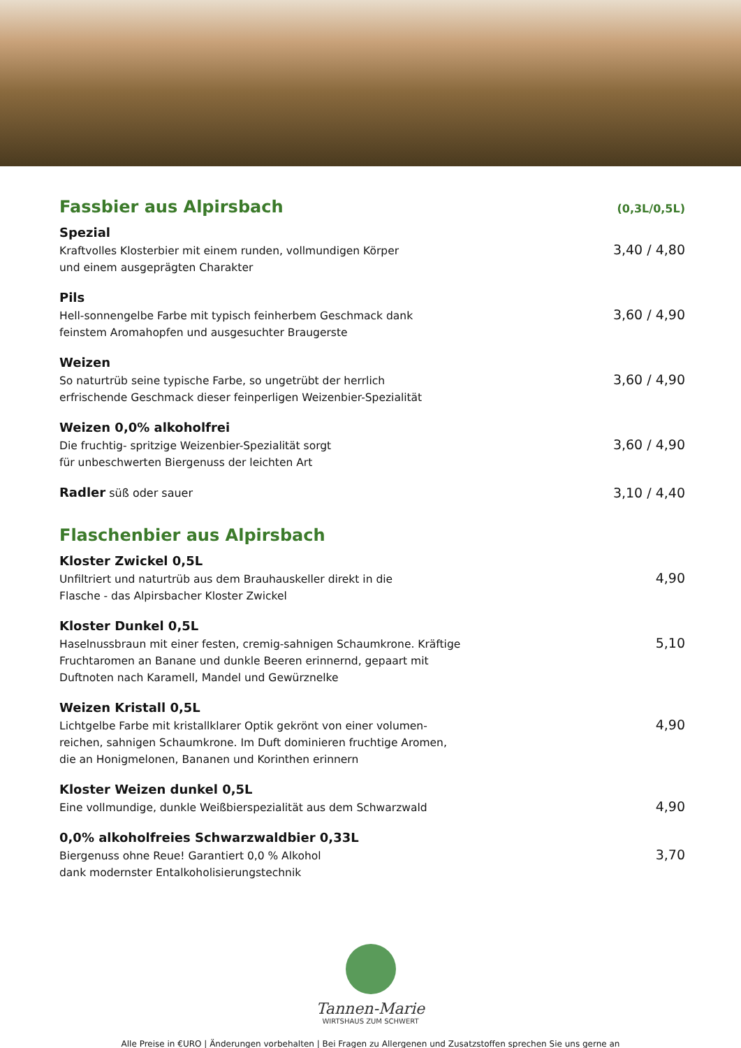Fassbier aus Alpirsbach
(0,3L/0,5L)
Spezial
Kraftvolles Klosterbier mit einem runden, vollmundigen Körper
und einem ausgeprägten Charakter
3,40 / 4,80
Pils
Hell-sonnengelbe Farbe mit typisch feinherbem Geschmack dank
feinstem Aromahopfen und ausgesuchter Braugerste
3,60 / 4,90
Weizen
So naturtrüb seine typische Farbe, so ungetrübt der herrlich
erfrischende Geschmack dieser feinperligen Weizenbier-Spezialität
3,60 / 4,90
Weizen 0,0% alkoholfrei
Die fruchtig- spritzige Weizenbier-Spezialität sorgt
für unbeschwerten Biergenuss der leichten Art
3,60 / 4,90
Radler süß oder sauer
3,10 / 4,40
Flaschenbier aus Alpirsbach
Kloster Zwickel 0,5L
Unfiltriert und naturtrüb aus dem Brauhauskeller direkt in die
Flasche - das Alpirsbacher Kloster Zwickel
4,90
Kloster Dunkel 0,5L
Haselnussbraun mit einer festen, cremig-sahnigen Schaumkrone. Kräftige
Fruchtaromen an Banane und dunkle Beeren erinnernd, gepaart mit
Duftnoten nach Karamell, Mandel und Gewürznelke
5,10
Weizen Kristall 0,5L
Lichtgelbe Farbe mit kristallklarer Optik gekrönt von einer volumen-
reichen, sahnigen Schaumkrone. Im Duft dominieren fruchtige Aromen,
die an Honigmelonen, Bananen und Korinthen erinnern
4,90
Kloster Weizen dunkel 0,5L
Eine vollmundige, dunkle Weißbierspezialität aus dem Schwarzwald
4,90
0,0% alkoholfreies Schwarzwaldbier 0,33L
Biergenuss ohne Reue! Garantiert 0,0 % Alkohol
dank modernster Entalkoholisierungstechnik
3,70
Tannen-Marie
WIRTSHAUS ZUM SCHWERT
Alle Preise in €URO | Änderungen vorbehalten | Bei Fragen zu Allergenen und Zusatzstoffen sprechen Sie uns gerne an